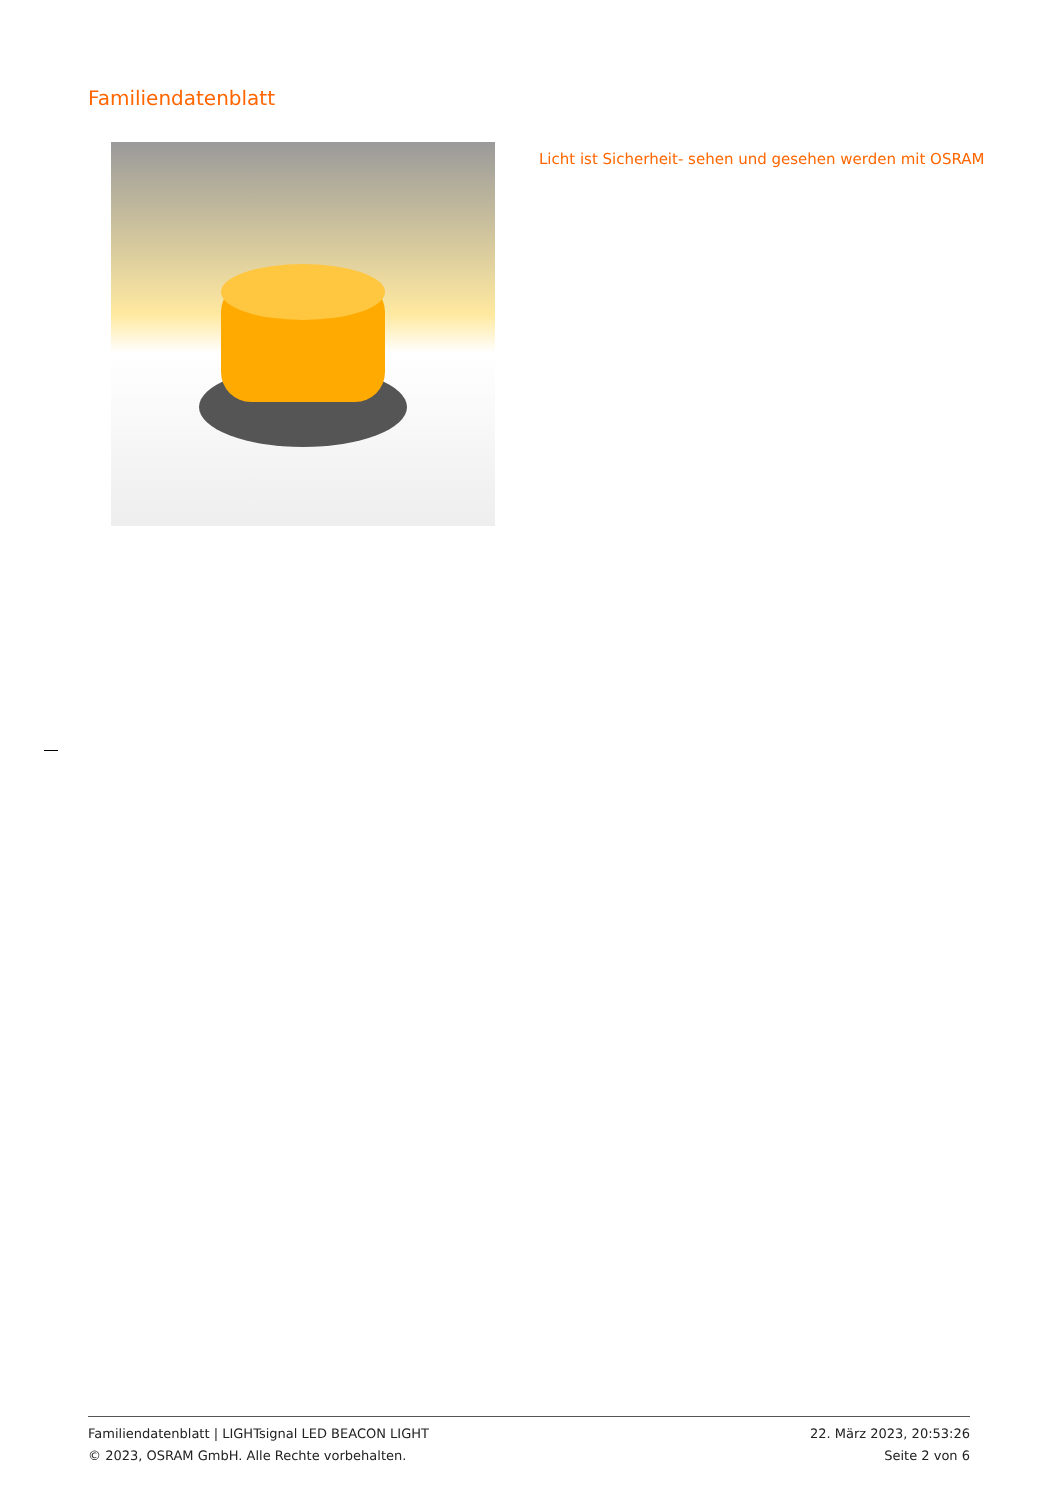Familiendatenblatt
Licht ist Sicherheit- sehen und gesehen werden mit OSRAM
Familiendatenblatt | LIGHTsignal LED BEACON LIGHT
© 2023, OSRAM GmbH. Alle Rechte vorbehalten.
22. März 2023, 20:53:26
Seite 2 von 6